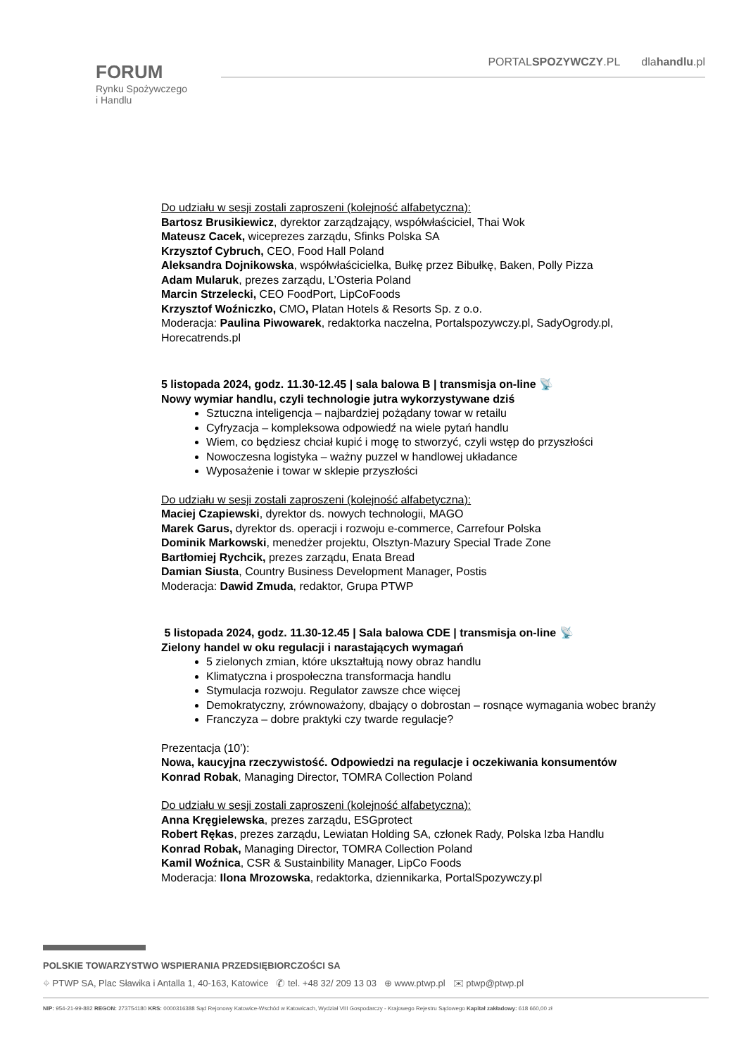FORUM
Rynku Spożywczego
i Handlu
PORTALSPOZYWCZY.PL dlahandlu.pl
Do udziału w sesji zostali zaproszeni (kolejność alfabetyczna):
Bartosz Brusikiewicz, dyrektor zarządzający, współwłaściciel, Thai Wok
Mateusz Cacek, wiceprezes zarządu, Sfinks Polska SA
Krzysztof Cybruch, CEO, Food Hall Poland
Aleksandra Dojnikowska, współwłaścicielka, Bułkę przez Bibułkę, Baken, Polly Pizza
Adam Mularuk, prezes zarządu, L’Osteria Poland
Marcin Strzelecki, CEO FoodPort, LipCoFoods
Krzysztof Woźniczko, CMO, Platan Hotels & Resorts Sp. z o.o.
Moderacja: Paulina Piwowarek, redaktorka naczelna, Portalspozywczy.pl, SadyOgrody.pl, Horecatrends.pl
5 listopada 2024, godz. 11.30-12.45 | sala balowa B | transmisja on-line 📡
Nowy wymiar handlu, czyli technologie jutra wykorzystywane dziś
Sztuczna inteligencja – najbardziej pożądany towar w retailu
Cyfryzacja – kompleksowa odpowiedź na wiele pytań handlu
Wiem, co będziesz chciał kupić i mogę to stworzyć, czyli wstęp do przyszłości
Nowoczesna logistyka – ważny puzzel w handlowej układance
Wyposażenie i towar w sklepie przyszłości
Do udziału w sesji zostali zaproszeni (kolejność alfabetyczna):
Maciej Czapiewski, dyrektor ds. nowych technologii, MAGO
Marek Garus, dyrektor ds. operacji i rozwoju e-commerce, Carrefour Polska
Dominik Markowski, menedżer projektu, Olsztyn-Mazury Special Trade Zone
Bartłomiej Rychcik, prezes zarządu, Enata Bread
Damian Siusta, Country Business Development Manager, Postis
Moderacja: Dawid Zmuda, redaktor, Grupa PTWP
5 listopada 2024, godz. 11.30-12.45 | Sala balowa CDE | transmisja on-line 📡
Zielony handel w oku regulacji i narastających wymagań
5 zielonych zmian, które ukształtują nowy obraz handlu
Klimatyczna i prospołeczna transformacja handlu
Stymulacja rozwoju. Regulator zawsze chce więcej
Demokratyczny, zrównoważony, dbający o dobrostan – rosnące wymagania wobec branży
Franczyza – dobre praktyki czy twarde regulacje?
Prezentacja (10’):
Nowa, kaucyjna rzeczywistość. Odpowiedzi na regulacje i oczekiwania konsumentów
Konrad Robak, Managing Director, TOMRA Collection Poland
Do udziału w sesji zostali zaproszeni (kolejność alfabetyczna):
Anna Kręgielewska, prezes zarządu, ESGprotect
Robert Rękas, prezes zarządu, Lewiatan Holding SA, członek Rady, Polska Izba Handlu
Konrad Robak, Managing Director, TOMRA Collection Poland
Kamil Woźnica, CSR & Sustainbility Manager, LipCo Foods
Moderacja: Ilona Mrozowska, redaktorka, dziennikarka, PortalSpozywczy.pl
POLSKIE TOWARZYSTWO WSPIERANIA PRZEDSIĘBIORCZOŚCI SA
⌖ PTWP SA, Plac Sławika i Antalla 1, 40-163, Katowice ✆ tel. +48 32/ 209 13 03 ⊕ www.ptwp.pl ✉ ptwp@ptwp.pl
NIP: 954-21-99-882 REGON: 273754180 KRS: 0000316388 Sąd Rejonowy Katowice-Wschód w Katowicach, Wydział VIII Gospodarczy - Krajowego Rejestru Sądowego Kapitał zakładowy: 618 660,00 zł